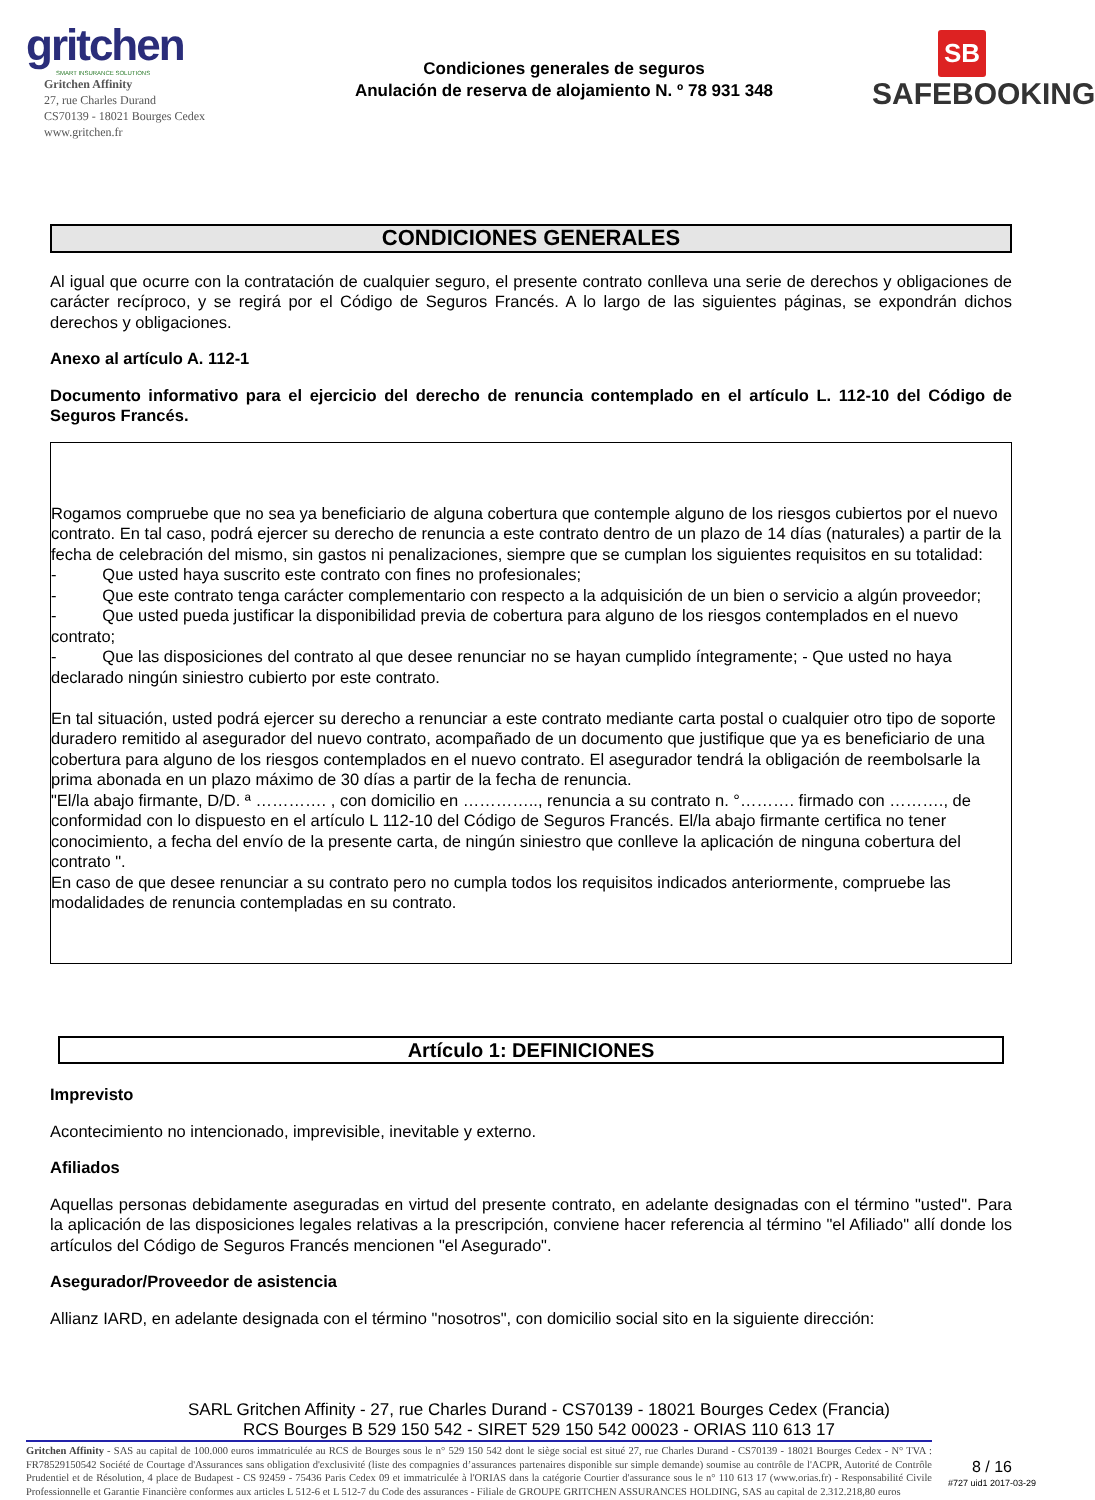gritchen
SMART INSURANCE SOLUTIONS
Gritchen Affinity
27, rue Charles Durand
CS70139 - 18021 Bourges Cedex
www.gritchen.fr
Condiciones generales de seguros
Anulación de reserva de alojamiento N. º 78 931 348
SB
SAFEBOOKING
CONDICIONES GENERALES
Al igual que ocurre con la contratación de cualquier seguro, el presente contrato conlleva una serie de derechos y obligaciones de carácter recíproco, y se regirá por el Código de Seguros Francés. A lo largo de las siguientes páginas, se expondrán dichos derechos y obligaciones.
Anexo al artículo A. 112-1
Documento informativo para el ejercicio del derecho de renuncia contemplado en el artículo L. 112-10 del Código de Seguros Francés.
Rogamos compruebe que no sea ya beneficiario de alguna cobertura que contemple alguno de los riesgos cubiertos por el nuevo contrato. En tal caso, podrá ejercer su derecho de renuncia a este contrato dentro de un plazo de 14 días (naturales) a partir de la fecha de celebración del mismo, sin gastos ni penalizaciones, siempre que se cumplan los siguientes requisitos en su totalidad:
- Que usted haya suscrito este contrato con fines no profesionales;
- Que este contrato tenga carácter complementario con respecto a la adquisición de un bien o servicio a algún proveedor;
- Que usted pueda justificar la disponibilidad previa de cobertura para alguno de los riesgos contemplados en el nuevo contrato;
- Que las disposiciones del contrato al que desee renunciar no se hayan cumplido íntegramente; - Que usted no haya declarado ningún siniestro cubierto por este contrato.
En tal situación, usted podrá ejercer su derecho a renunciar a este contrato mediante carta postal o cualquier otro tipo de soporte duradero remitido al asegurador del nuevo contrato, acompañado de un documento que justifique que ya es beneficiario de una cobertura para alguno de los riesgos contemplados en el nuevo contrato. El asegurador tendrá la obligación de reembolsarle la prima abonada en un plazo máximo de 30 días a partir de la fecha de renuncia.
"El/la abajo firmante, D/D. ª …………. , con domicilio en ………….., renuncia a su contrato n. °………. firmado con ………., de conformidad con lo dispuesto en el artículo L 112-10 del Código de Seguros Francés. El/la abajo firmante certifica no tener conocimiento, a fecha del envío de la presente carta, de ningún siniestro que conlleve la aplicación de ninguna cobertura del contrato ".
En caso de que desee renunciar a su contrato pero no cumpla todos los requisitos indicados anteriormente, compruebe las modalidades de renuncia contempladas en su contrato.
Artículo 1: DEFINICIONES
Imprevisto
Acontecimiento no intencionado, imprevisible, inevitable y externo.
Afiliados
Aquellas personas debidamente aseguradas en virtud del presente contrato, en adelante designadas con el término "usted". Para la aplicación de las disposiciones legales relativas a la prescripción, conviene hacer referencia al término "el Afiliado" allí donde los artículos del Código de Seguros Francés mencionen "el Asegurado".
Asegurador/Proveedor de asistencia
Allianz IARD, en adelante designada con el término "nosotros", con domicilio social sito en la siguiente dirección:
SARL Gritchen Affinity - 27, rue Charles Durand - CS70139 - 18021 Bourges Cedex (Francia)
RCS Bourges B 529 150 542 - SIRET 529 150 542 00023 - ORIAS 110 613 17
Gritchen Affinity - SAS au capital de 100.000 euros immatriculée au RCS de Bourges sous le n° 529 150 542 dont le siège social est situé 27, rue Charles Durand - CS70139 - 18021 Bourges Cedex - N° TVA : FR78529150542 Société de Courtage d'Assurances sans obligation d'exclusivité (liste des compagnies d’assurances partenaires disponible sur simple demande) soumise au contrôle de l'ACPR, Autorité de Contrôle Prudentiel et de Résolution, 4 place de Budapest - CS 92459 - 75436 Paris Cedex 09 et immatriculée à l'ORIAS dans la catégorie Courtier d'assurance sous le n° 110 613 17 (www.orias.fr) - Responsabilité Civile Professionnelle et Garantie Financière conformes aux articles L 512-6 et L 512-7 du Code des assurances - Filiale de GROUPE GRITCHEN ASSURANCES HOLDING, SAS au capital de 2.312.218,80 euros
8 / 16
#727 uid1 2017-03-29